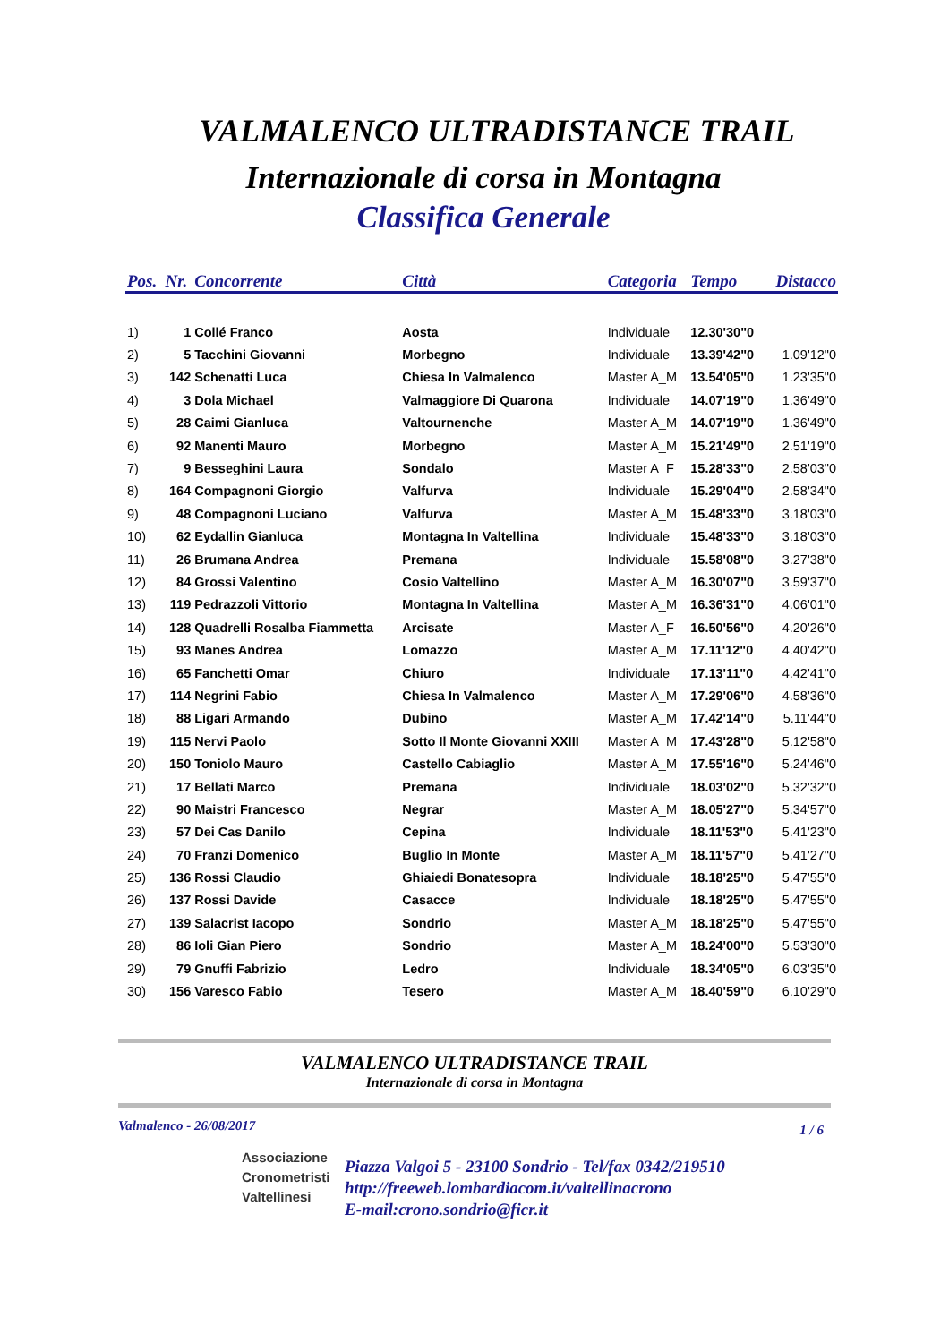VALMALENCO ULTRADISTANCE TRAIL
Internazionale di corsa in Montagna
Classifica Generale
| Pos. | Nr. | Concorrente | Città | Categoria | Tempo | Distacco |
| --- | --- | --- | --- | --- | --- | --- |
| 1) | 1 | Collé Franco | Aosta | Individuale | 12.30'30"0 | |
| 2) | 5 | Tacchini Giovanni | Morbegno | Individuale | 13.39'42"0 | 1.09'12"0 |
| 3) | 142 | Schenatti Luca | Chiesa In Valmalenco | Master A_M | 13.54'05"0 | 1.23'35"0 |
| 4) | 3 | Dola Michael | Valmaggiore Di Quarona | Individuale | 14.07'19"0 | 1.36'49"0 |
| 5) | 28 | Caimi Gianluca | Valtournenche | Master A_M | 14.07'19"0 | 1.36'49"0 |
| 6) | 92 | Manenti Mauro | Morbegno | Master A_M | 15.21'49"0 | 2.51'19"0 |
| 7) | 9 | Besseghini Laura | Sondalo | Master A_F | 15.28'33"0 | 2.58'03"0 |
| 8) | 164 | Compagnoni Giorgio | Valfurva | Individuale | 15.29'04"0 | 2.58'34"0 |
| 9) | 48 | Compagnoni Luciano | Valfurva | Master A_M | 15.48'33"0 | 3.18'03"0 |
| 10) | 62 | Eydallin Gianluca | Montagna In Valtellina | Individuale | 15.48'33"0 | 3.18'03"0 |
| 11) | 26 | Brumana Andrea | Premana | Individuale | 15.58'08"0 | 3.27'38"0 |
| 12) | 84 | Grossi Valentino | Cosio Valtellino | Master A_M | 16.30'07"0 | 3.59'37"0 |
| 13) | 119 | Pedrazzoli Vittorio | Montagna In Valtellina | Master A_M | 16.36'31"0 | 4.06'01"0 |
| 14) | 128 | Quadrelli Rosalba Fiammetta | Arcisate | Master A_F | 16.50'56"0 | 4.20'26"0 |
| 15) | 93 | Manes Andrea | Lomazzo | Master A_M | 17.11'12"0 | 4.40'42"0 |
| 16) | 65 | Fanchetti Omar | Chiuro | Individuale | 17.13'11"0 | 4.42'41"0 |
| 17) | 114 | Negrini Fabio | Chiesa In Valmalenco | Master A_M | 17.29'06"0 | 4.58'36"0 |
| 18) | 88 | Ligari Armando | Dubino | Master A_M | 17.42'14"0 | 5.11'44"0 |
| 19) | 115 | Nervi Paolo | Sotto Il Monte Giovanni XXIII | Master A_M | 17.43'28"0 | 5.12'58"0 |
| 20) | 150 | Toniolo Mauro | Castello Cabiaglio | Master A_M | 17.55'16"0 | 5.24'46"0 |
| 21) | 17 | Bellati Marco | Premana | Individuale | 18.03'02"0 | 5.32'32"0 |
| 22) | 90 | Maistri Francesco | Negrar | Master A_M | 18.05'27"0 | 5.34'57"0 |
| 23) | 57 | Dei Cas Danilo | Cepina | Individuale | 18.11'53"0 | 5.41'23"0 |
| 24) | 70 | Franzi Domenico | Buglio In Monte | Master A_M | 18.11'57"0 | 5.41'27"0 |
| 25) | 136 | Rossi Claudio | Ghiaiedi Bonatesopra | Individuale | 18.18'25"0 | 5.47'55"0 |
| 26) | 137 | Rossi Davide | Casacce | Individuale | 18.18'25"0 | 5.47'55"0 |
| 27) | 139 | Salacrist Iacopo | Sondrio | Master A_M | 18.18'25"0 | 5.47'55"0 |
| 28) | 86 | Ioli Gian Piero | Sondrio | Master A_M | 18.24'00"0 | 5.53'30"0 |
| 29) | 79 | Gnuffi Fabrizio | Ledro | Individuale | 18.34'05"0 | 6.03'35"0 |
| 30) | 156 | Varesco Fabio | Tesero | Master A_M | 18.40'59"0 | 6.10'29"0 |
VALMALENCO ULTRADISTANCE TRAIL
Internazionale di corsa in Montagna
Valmalenco - 26/08/2017 1 / 6
Associazione
Cronometristi
Valtellinesi
Piazza Valgoi 5 - 23100 Sondrio - Tel/fax 0342/219510
http://freeweb.lombardiacom.it/valtellinacrono
E-mail:crono.sondrio@ficr.it